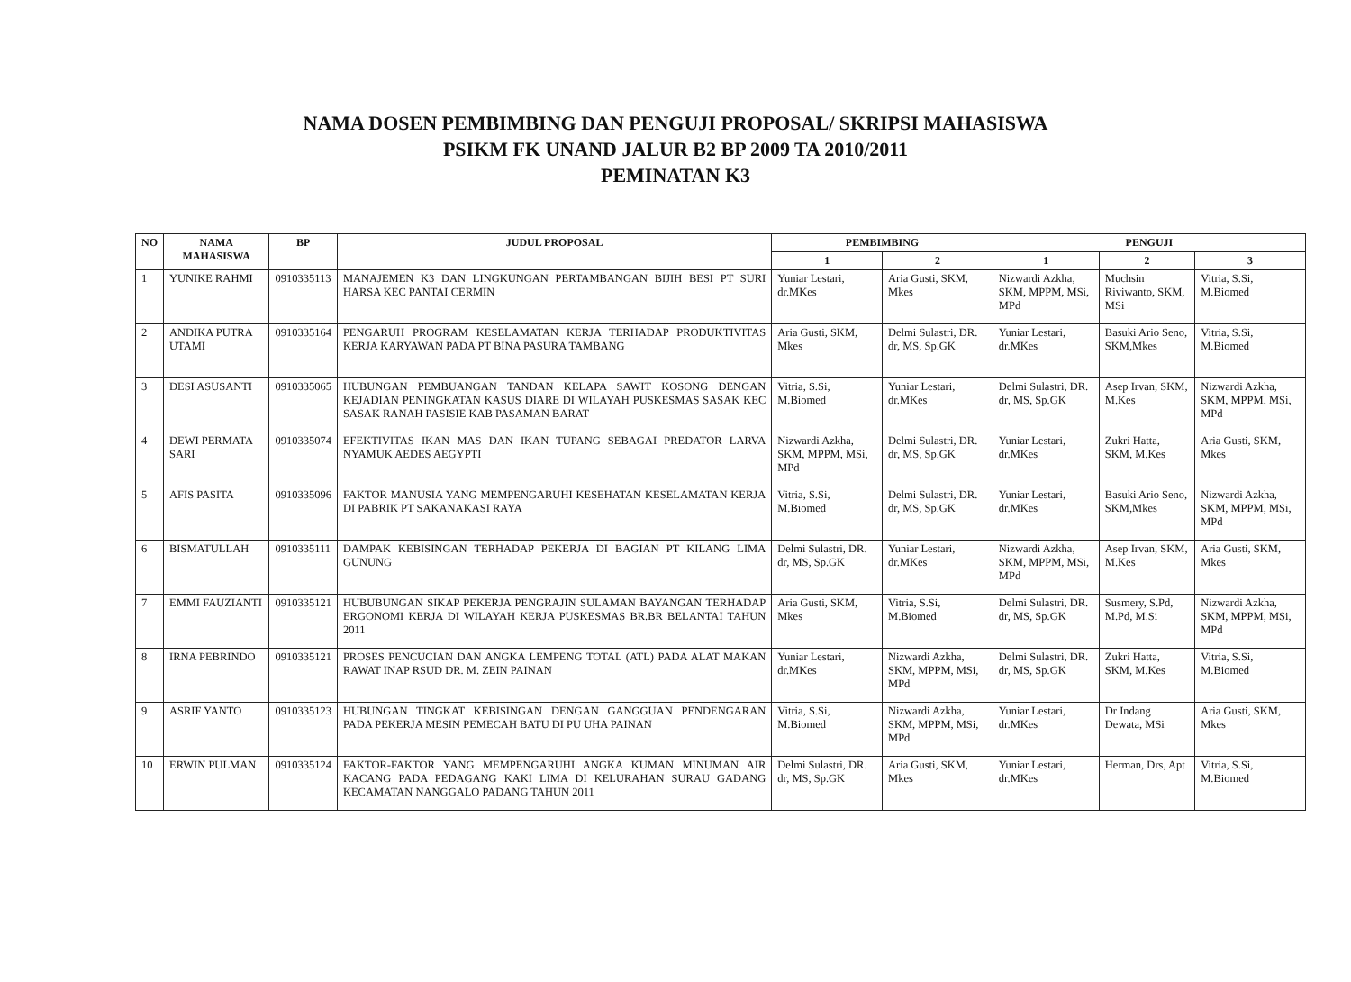NAMA DOSEN PEMBIMBING DAN PENGUJI PROPOSAL/ SKRIPSI MAHASISWA
PSIKM FK UNAND JALUR B2 BP 2009 TA 2010/2011
PEMINATAN K3
| NO | NAMA MAHASISWA | BP | JUDUL PROPOSAL | PEMBIMBING | | PENGUJI | | |
| --- | --- | --- | --- | --- | --- | --- | --- | --- |
| | | | | 1 | 2 | 1 | 2 | 3 |
| 1 | YUNIKE RAHMI | 0910335113 | MANAJEMEN K3 DAN LINGKUNGAN PERTAMBANGAN BIJIH BESI PT SURI HARSA KEC PANTAI CERMIN | Yuniar Lestari, dr.MKes | Aria Gusti, SKM, Mkes | Nizwardi Azkha, SKM, MPPM, MSi, MPd | Muchsin Riviwanto, SKM, MSi | Vitria, S.Si, M.Biomed |
| 2 | ANDIKA PUTRA UTAMI | 0910335164 | PENGARUH PROGRAM KESELAMATAN KERJA TERHADAP PRODUKTIVITAS KERJA KARYAWAN PADA PT BINA PASURA TAMBANG | Aria Gusti, SKM, Mkes | Delmi Sulastri, DR. dr, MS, Sp.GK | Yuniar Lestari, dr.MKes | Basuki Ario Seno, SKM,Mkes | Vitria, S.Si, M.Biomed |
| 3 | DESI ASUSANTI | 0910335065 | HUBUNGAN PEMBUANGAN TANDAN KELAPA SAWIT KOSONG DENGAN KEJADIAN PENINGKATAN KASUS DIARE DI WILAYAH PUSKESMAS SASAK KEC SASAK RANAH PASISIE KAB PASAMAN BARAT | Vitria, S.Si, M.Biomed | Yuniar Lestari, dr.MKes | Delmi Sulastri, DR. dr, MS, Sp.GK | Asep Irvan, SKM, M.Kes | Nizwardi Azkha, SKM, MPPM, MSi, MPd |
| 4 | DEWI PERMATA SARI | 0910335074 | EFEKTIVITAS IKAN MAS DAN IKAN TUPANG SEBAGAI PREDATOR LARVA NYAMUK AEDES AEGYPTI | Nizwardi Azkha, SKM, MPPM, MSi, MPd | Delmi Sulastri, DR. dr, MS, Sp.GK | Yuniar Lestari, dr.MKes | Zukri Hatta, SKM, M.Kes | Aria Gusti, SKM, Mkes |
| 5 | AFIS PASITA | 0910335096 | FAKTOR MANUSIA YANG MEMPENGARUHI KESEHATAN KESELAMATAN KERJA DI PABRIK PT SAKANAKASI RAYA | Vitria, S.Si, M.Biomed | Delmi Sulastri, DR. dr, MS, Sp.GK | Yuniar Lestari, dr.MKes | Basuki Ario Seno, SKM,Mkes | Nizwardi Azkha, SKM, MPPM, MSi, MPd |
| 6 | BISMATULLAH | 0910335111 | DAMPAK KEBISINGAN TERHADAP PEKERJA DI BAGIAN PT KILANG LIMA GUNUNG | Delmi Sulastri, DR. dr, MS, Sp.GK | Yuniar Lestari, dr.MKes | Nizwardi Azkha, SKM, MPPM, MSi, MPd | Asep Irvan, SKM, M.Kes | Aria Gusti, SKM, Mkes |
| 7 | EMMI FAUZIANTI | 0910335121 | HUBUBUNGAN SIKAP PEKERJA PENGRAJIN SULAMAN BAYANGAN TERHADAP ERGONOMI KERJA DI WILAYAH KERJA PUSKESMAS BR.BR BELANTAI TAHUN 2011 | Aria Gusti, SKM, Mkes | Vitria, S.Si, M.Biomed | Delmi Sulastri, DR. dr, MS, Sp.GK | Susmery, S.Pd, M.Pd, M.Si | Nizwardi Azkha, SKM, MPPM, MSi, MPd |
| 8 | IRNA PEBRINDO | 0910335121 | PROSES PENCUCIAN DAN ANGKA LEMPENG TOTAL (ATL) PADA ALAT MAKAN RAWAT INAP RSUD DR. M. ZEIN PAINAN | Yuniar Lestari, dr.MKes | Nizwardi Azkha, SKM, MPPM, MSi, MPd | Delmi Sulastri, DR. dr, MS, Sp.GK | Zukri Hatta, SKM, M.Kes | Vitria, S.Si, M.Biomed |
| 9 | ASRIF YANTO | 0910335123 | HUBUNGAN TINGKAT KEBISINGAN DENGAN GANGGUAN PENDENGARAN PADA PEKERJA MESIN PEMECAH BATU DI PU UHA PAINAN | Vitria, S.Si, M.Biomed | Nizwardi Azkha, SKM, MPPM, MSi, MPd | Yuniar Lestari, dr.MKes | Dr Indang Dewata, MSi | Aria Gusti, SKM, Mkes |
| 10 | ERWIN PULMAN | 0910335124 | FAKTOR-FAKTOR YANG MEMPENGARUHI ANGKA KUMAN MINUMAN AIR KACANG PADA PEDAGANG KAKI LIMA DI KELURAHAN SURAU GADANG KECAMATAN NANGGALO PADANG TAHUN 2011 | Delmi Sulastri, DR. dr, MS, Sp.GK | Aria Gusti, SKM, Mkes | Yuniar Lestari, dr.MKes | Herman, Drs, Apt | Vitria, S.Si, M.Biomed |